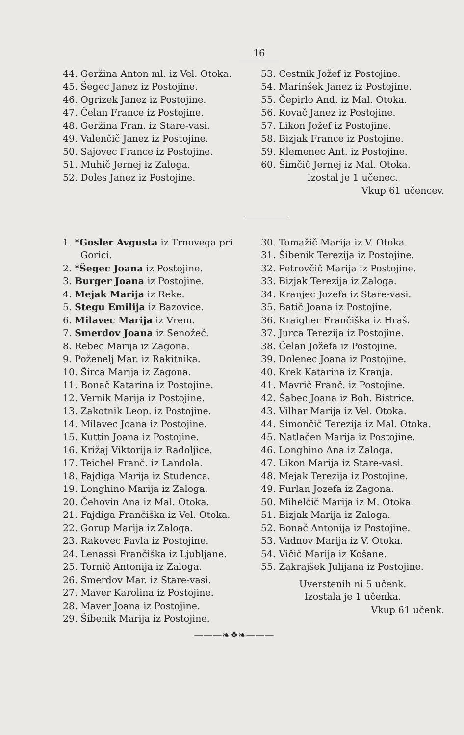16
44. Geržina Anton ml. iz Vel. Otoka.
45. Šegec Janez iz Postojine.
46. Ogrizek Janez iz Postojine.
47. Čelan France iz Postojine.
48. Geržina Fran. iz Stare-vasi.
49. Valenčič Janez iz Postojine.
50. Sajovec France iz Postojine.
51. Muhič Jernej iz Zaloga.
52. Doles Janez iz Postojine.
53. Cestnik Jožef iz Postojine.
54. Marinšek Janez iz Postojine.
55. Čepirlo And. iz Mal. Otoka.
56. Kovač Janez iz Postojine.
57. Likon Jožef iz Postojine.
58. Bizjak France iz Postojine.
59. Klemenec Ant. iz Postojine.
60. Šimčič Jernej iz Mal. Otoka.
Izostal je 1 učenec.
Vkup 61 učencev.
1. *Gosler Avgusta iz Trnovega pri Gorici.
2. *Šegec Joana iz Postojine.
3. Burger Joana iz Postojine.
4. Mejak Marija iz Reke.
5. Stegu Emilija iz Bazovice.
6. Milavec Marija iz Vrem.
7. Smerdov Joana iz Senožeč.
8. Rebec Marija iz Zagona.
9. Poženelj Mar. iz Rakitnika.
10. Širca Marija iz Zagona.
11. Bonač Katarina iz Postojine.
12. Vernik Marija iz Postojine.
13. Zakotnik Leop. iz Postojine.
14. Milavec Joana iz Postojine.
15. Kuttin Joana iz Postojine.
16. Križaj Viktorija iz Radoljice.
17. Teichel Franč. iz Landola.
18. Fajdiga Marija iz Studenca.
19. Longhino Marija iz Zaloga.
20. Čehovin Ana iz Mal. Otoka.
21. Fajdiga Frančiška iz Vel. Otoka.
22. Gorup Marija iz Zaloga.
23. Rakovec Pavla iz Postojine.
24. Lenassi Frančiška iz Ljubljane.
25. Tornič Antonija iz Zaloga.
26. Smerdov Mar. iz Stare-vasi.
27. Maver Karolina iz Postojine.
28. Maver Joana iz Postojine.
29. Šibenik Marija iz Postojine.
30. Tomažič Marija iz V. Otoka.
31. Šibenik Terezija iz Postojine.
32. Petrovčič Marija iz Postojine.
33. Bizjak Terezija iz Zaloga.
34. Kranjec Jozefa iz Stare-vasi.
35. Batič Joana iz Postojine.
36. Kraigher Frančiška iz Hraš.
37. Jurca Terezija iz Postojine.
38. Čelan Jožefa iz Postojine.
39. Dolenec Joana iz Postojine.
40. Krek Katarina iz Kranja.
41. Mavrič Franč. iz Postojine.
42. Šabec Joana iz Boh. Bistrice.
43. Vilhar Marija iz Vel. Otoka.
44. Simončič Terezija iz Mal. Otoka.
45. Natlačen Marija iz Postojine.
46. Longhino Ana iz Zaloga.
47. Likon Marija iz Stare-vasi.
48. Mejak Terezija iz Postojine.
49. Furlan Jozefa iz Zagona.
50. Mihelčič Marija iz M. Otoka.
51. Bizjak Marija iz Zaloga.
52. Bonač Antonija iz Postojine.
53. Vadnov Marija iz V. Otoka.
54. Vičič Marija iz Košane.
55. Zakrajšek Julijana iz Postojine.
Uverstenih ni 5 učenk.
Izostala je 1 učenka.
Vkup 61 učenk.
———❧❖❧———